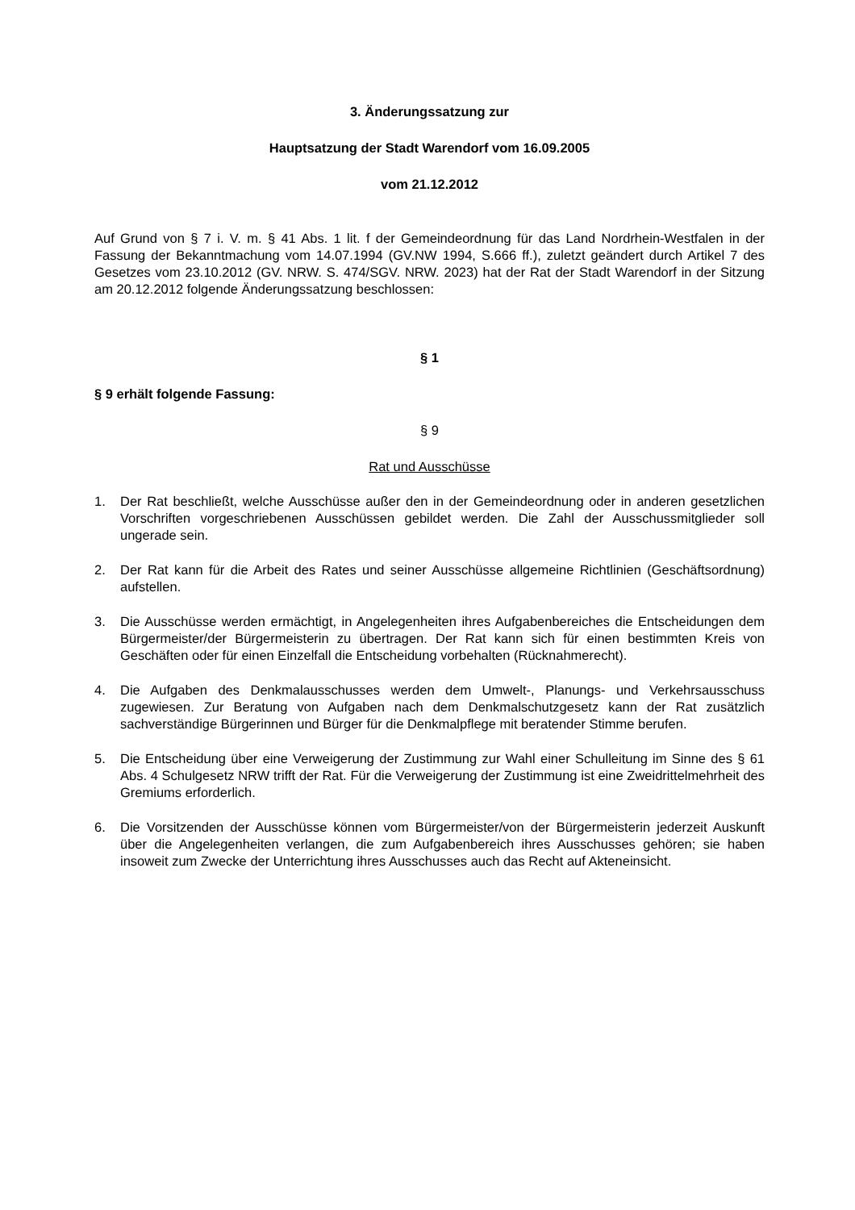3. Änderungssatzung zur
Hauptsatzung der Stadt Warendorf vom 16.09.2005
vom 21.12.2012
Auf Grund von § 7 i. V. m. § 41 Abs. 1 lit. f der Gemeindeordnung für das Land Nordrhein-Westfalen in der Fassung der Bekanntmachung vom 14.07.1994 (GV.NW 1994, S.666 ff.), zuletzt geändert durch Artikel 7 des Gesetzes vom 23.10.2012 (GV. NRW. S. 474/SGV. NRW. 2023) hat der Rat der Stadt Warendorf in der Sitzung am 20.12.2012 folgende Änderungssatzung beschlossen:
§ 1
§ 9 erhält folgende Fassung:
§ 9
Rat und Ausschüsse
1. Der Rat beschließt, welche Ausschüsse außer den in der Gemeindeordnung oder in anderen gesetzlichen Vorschriften vorgeschriebenen Ausschüssen gebildet werden. Die Zahl der Ausschussmitglieder soll ungerade sein.
2. Der Rat kann für die Arbeit des Rates und seiner Ausschüsse allgemeine Richtlinien (Geschäftsordnung) aufstellen.
3. Die Ausschüsse werden ermächtigt, in Angelegenheiten ihres Aufgabenbereiches die Entscheidungen dem Bürgermeister/der Bürgermeisterin zu übertragen. Der Rat kann sich für einen bestimmten Kreis von Geschäften oder für einen Einzelfall die Entscheidung vorbehalten (Rücknahmerecht).
4. Die Aufgaben des Denkmalausschusses werden dem Umwelt-, Planungs- und Verkehrsausschuss zugewiesen. Zur Beratung von Aufgaben nach dem Denkmalschutzgesetz kann der Rat zusätzlich sachverständige Bürgerinnen und Bürger für die Denkmalpflege mit beratender Stimme berufen.
5. Die Entscheidung über eine Verweigerung der Zustimmung zur Wahl einer Schulleitung im Sinne des § 61 Abs. 4 Schulgesetz NRW trifft der Rat. Für die Verweigerung der Zustimmung ist eine Zweidrittelmehrheit des Gremiums erforderlich.
6. Die Vorsitzenden der Ausschüsse können vom Bürgermeister/von der Bürgermeisterin jederzeit Auskunft über die Angelegenheiten verlangen, die zum Aufgabenbereich ihres Ausschusses gehören; sie haben insoweit zum Zwecke der Unterrichtung ihres Ausschusses auch das Recht auf Akteneinsicht.